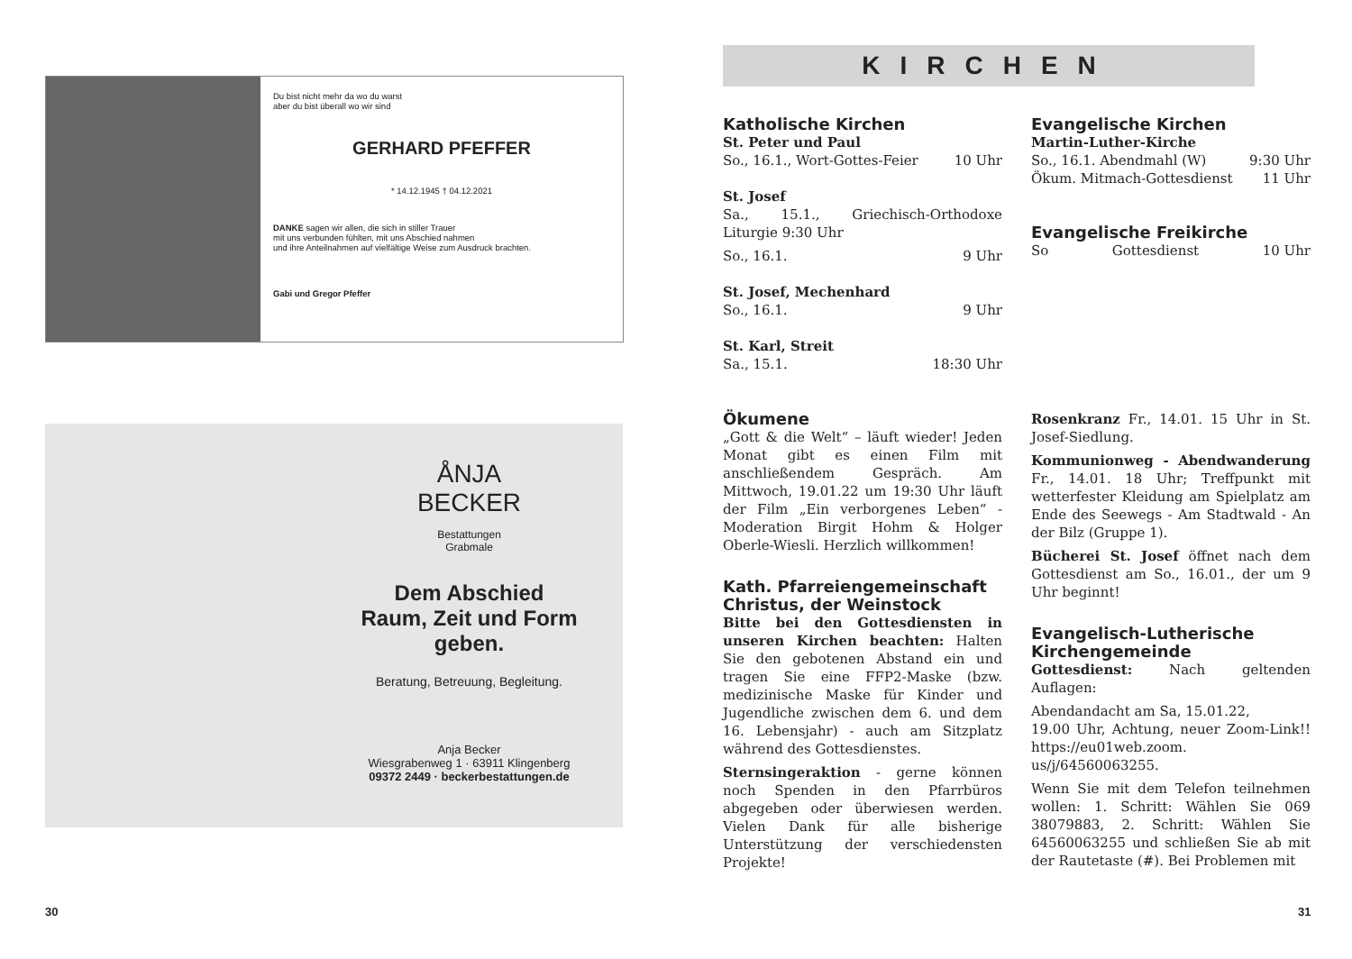Du bist nicht mehr da wo du warst
aber du bist überall wo wir sind
GERHARD PFEFFER
* 14.12.1945 † 04.12.2021
DANKE sagen wir allen, die sich in stiller Trauer
mit uns verbunden fühlten, mit uns Abschied nahmen
und ihre Anteilnahmen auf vielfältige Weise zum Ausdruck brachten.
Gabi und Gregor Pfeffer
ÅNJA
BECKER
Bestattungen
Grabmale
Dem Abschied
Raum, Zeit und Form
geben.
Beratung, Betreuung, Begleitung.
Anja Becker
Wiesgrabenweg 1 · 63911 Klingenberg
09372 2449 · beckerbestattungen.de
30
KIRCHEN
Katholische Kirchen
St. Peter und Paul
So., 16.1., Wort-Gottes-Feier 10 Uhr
St. Josef
Sa., 15.1., Griechisch-Orthodoxe Liturgie 9:30 Uhr
So., 16.1. 9 Uhr
St. Josef, Mechenhard
So., 16.1. 9 Uhr
St. Karl, Streit
Sa., 15.1. 18:30 Uhr
Evangelische Kirchen
Martin-Luther-Kirche
So., 16.1. Abendmahl (W) 9:30 Uhr
Ökum. Mitmach-Gottesdienst 11 Uhr
Evangelische Freikirche
So Gottesdienst 10 Uhr
Ökumene
„Gott & die Welt“ – läuft wieder! Jeden Monat gibt es einen Film mit anschließendem Gespräch. Am Mittwoch, 19.01.22 um 19:30 Uhr läuft der Film „Ein verborgenes Leben“ - Moderation Birgit Hohm & Holger Oberle-Wiesli. Herzlich willkommen!
Kath. Pfarreiengemeinschaft Christus, der Weinstock
Bitte bei den Gottesdiensten in unseren Kirchen beachten: Halten Sie den gebotenen Abstand ein und tragen Sie eine FFP2-Maske (bzw. medizinische Maske für Kinder und Jugendliche zwischen dem 6. und dem 16. Lebensjahr) - auch am Sitzplatz während des Gottesdienstes.
Sternsingeraktion - gerne können noch Spenden in den Pfarrbüros abgegeben oder überwiesen werden. Vielen Dank für alle bisherige Unterstützung der verschiedensten Projekte!
Rosenkranz Fr., 14.01. 15 Uhr in St. Josef-Siedlung.
Kommunionweg - Abendwanderung Fr., 14.01. 18 Uhr; Treffpunkt mit wetterfester Kleidung am Spielplatz am Ende des Seewegs - Am Stadtwald - An der Bilz (Gruppe 1).
Bücherei St. Josef öffnet nach dem Gottesdienst am So., 16.01., der um 9 Uhr beginnt!
Evangelisch-Lutherische Kirchengemeinde
Gottesdienst: Nach geltenden Auflagen:
Abendandacht am Sa, 15.01.22,
19.00 Uhr, Achtung, neuer Zoom-Link!! https://eu01web.zoom.
us/j/64560063255.
Wenn Sie mit dem Telefon teilnehmen wollen: 1. Schritt: Wählen Sie 069 38079883, 2. Schritt: Wählen Sie 64560063255 und schließen Sie ab mit der Rautetaste (#). Bei Problemen mit
31